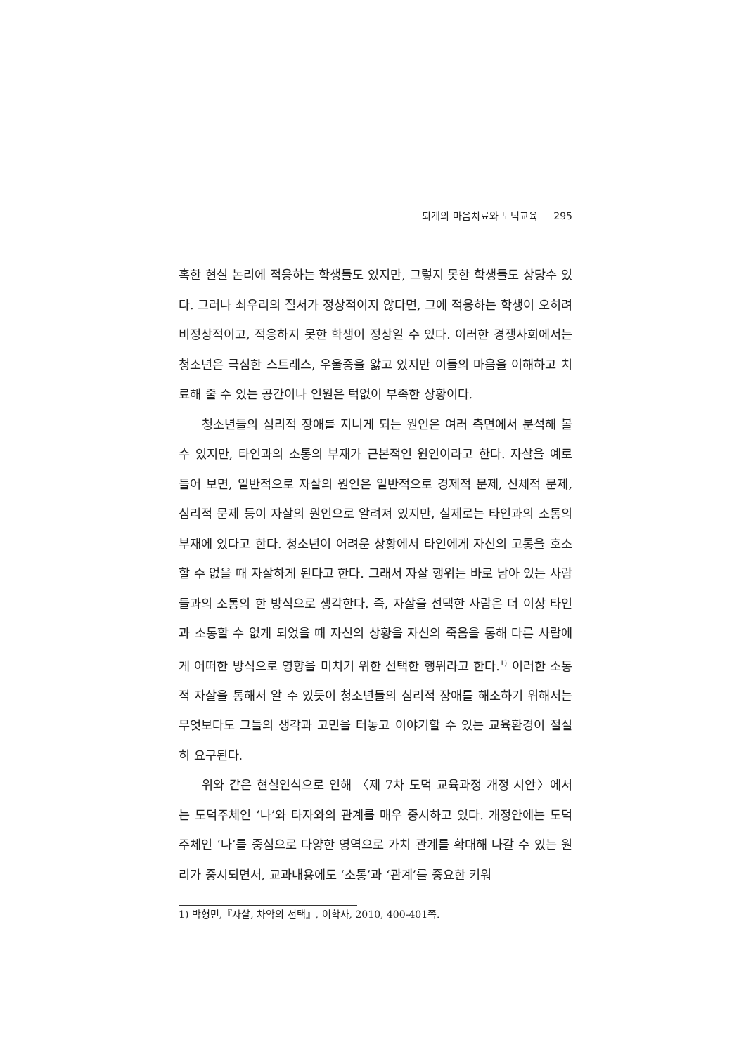퇴계의 마음치료와 도덕교육 295
혹한 현실 논리에 적응하는 학생들도 있지만, 그렇지 못한 학생들도 상당수 있다. 그러나 쇠우리의 질서가 정상적이지 않다면, 그에 적응하는 학생이 오히려 비정상적이고, 적응하지 못한 학생이 정상일 수 있다. 이러한 경쟁사회에서는 청소년은 극심한 스트레스, 우울증을 앓고 있지만 이들의 마음을 이해하고 치료해 줄 수 있는 공간이나 인원은 턱없이 부족한 상황이다.
청소년들의 심리적 장애를 지니게 되는 원인은 여러 측면에서 분석해 볼 수 있지만, 타인과의 소통의 부재가 근본적인 원인이라고 한다. 자살을 예로 들어 보면, 일반적으로 자살의 원인은 일반적으로 경제적 문제, 신체적 문제, 심리적 문제 등이 자살의 원인으로 알려져 있지만, 실제로는 타인과의 소통의 부재에 있다고 한다. 청소년이 어려운 상황에서 타인에게 자신의 고통을 호소할 수 없을 때 자살하게 된다고 한다. 그래서 자살 행위는 바로 남아 있는 사람들과의 소통의 한 방식으로 생각한다. 즉, 자살을 선택한 사람은 더 이상 타인과 소통할 수 없게 되었을 때 자신의 상황을 자신의 죽음을 통해 다른 사람에게 어떠한 방식으로 영향을 미치기 위한 선택한 행위라고 한다.<sup>1)</sup> 이러한 소통적 자살을 통해서 알 수 있듯이 청소년들의 심리적 장애를 해소하기 위해서는 무엇보다도 그들의 생각과 고민을 터놓고 이야기할 수 있는 교육환경이 절실히 요구된다.
위와 같은 현실인식으로 인해 〈제 7차 도덕 교육과정 개정 시안〉에서는 도덕주체인 ‘나’와 타자와의 관계를 매우 중시하고 있다. 개정안에는 도덕주체인 ‘나’를 중심으로 다양한 영역으로 가치 관계를 확대해 나갈 수 있는 원리가 중시되면서, 교과내용에도 ‘소통’과 ‘관계’를 중요한 키워
1) 박형민,『자살, 차악의 선택』, 이학사, 2010, 400-401쪽.